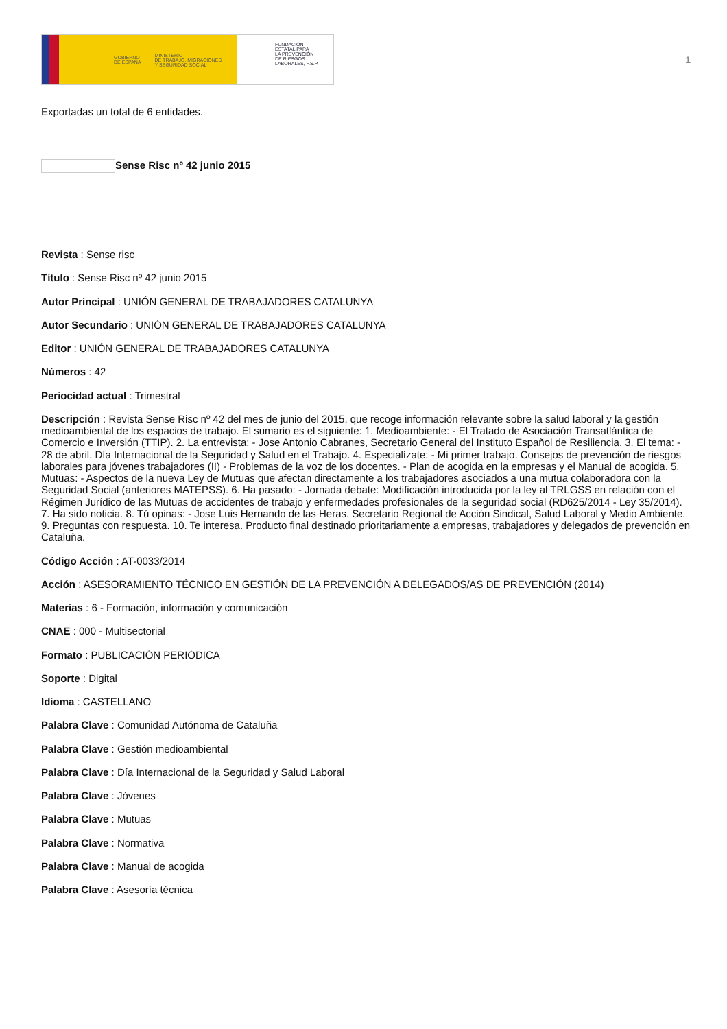GOBIERNO
DE ESPAÑA MINISTERIO
DE TRABAJO, MIGRACIONES
Y SEGURIDAD SOCIAL
FUNDACIÓN
ESTATAL PARA
LA PREVENCIÓN
DE RIESGOS
LABORALES, F.S.P.
1
Exportadas un total de 6 entidades.
Sense Risc nº 42 junio 2015
Revista : Sense risc
Título : Sense Risc nº 42 junio 2015
Autor Principal : UNIÓN GENERAL DE TRABAJADORES CATALUNYA
Autor Secundario : UNIÓN GENERAL DE TRABAJADORES CATALUNYA
Editor : UNIÓN GENERAL DE TRABAJADORES CATALUNYA
Números : 42
Periocidad actual : Trimestral
Descripción : Revista Sense Risc nº 42 del mes de junio del 2015, que recoge información relevante sobre la salud laboral y la gestión medioambiental de los espacios de trabajo. El sumario es el siguiente: 1. Medioambiente: - El Tratado de Asociación Transatlántica de Comercio e Inversión (TTIP). 2. La entrevista: - Jose Antonio Cabranes, Secretario General del Instituto Español de Resiliencia. 3. El tema: - 28 de abril. Día Internacional de la Seguridad y Salud en el Trabajo. 4. Especialízate: - Mi primer trabajo. Consejos de prevención de riesgos laborales para jóvenes trabajadores (II) - Problemas de la voz de los docentes. - Plan de acogida en la empresas y el Manual de acogida. 5. Mutuas: - Aspectos de la nueva Ley de Mutuas que afectan directamente a los trabajadores asociados a una mutua colaboradora con la Seguridad Social (anteriores MATEPSS). 6. Ha pasado: - Jornada debate: Modificación introducida por la ley al TRLGSS en relación con el Régimen Jurídico de las Mutuas de accidentes de trabajo y enfermedades profesionales de la seguridad social (RD625/2014 - Ley 35/2014). 7. Ha sido noticia. 8. Tú opinas: - Jose Luis Hernando de las Heras. Secretario Regional de Acción Sindical, Salud Laboral y Medio Ambiente. 9. Preguntas con respuesta. 10. Te interesa. Producto final destinado prioritariamente a empresas, trabajadores y delegados de prevención en Cataluña.
Código Acción : AT-0033/2014
Acción : ASESORAMIENTO TÉCNICO EN GESTIÓN DE LA PREVENCIÓN A DELEGADOS/AS DE PREVENCIÓN (2014)
Materias : 6 - Formación, información y comunicación
CNAE : 000 - Multisectorial
Formato : PUBLICACIÓN PERIÓDICA
Soporte : Digital
Idioma : CASTELLANO
Palabra Clave : Comunidad Autónoma de Cataluña
Palabra Clave : Gestión medioambiental
Palabra Clave : Día Internacional de la Seguridad y Salud Laboral
Palabra Clave : Jóvenes
Palabra Clave : Mutuas
Palabra Clave : Normativa
Palabra Clave : Manual de acogida
Palabra Clave : Asesoría técnica